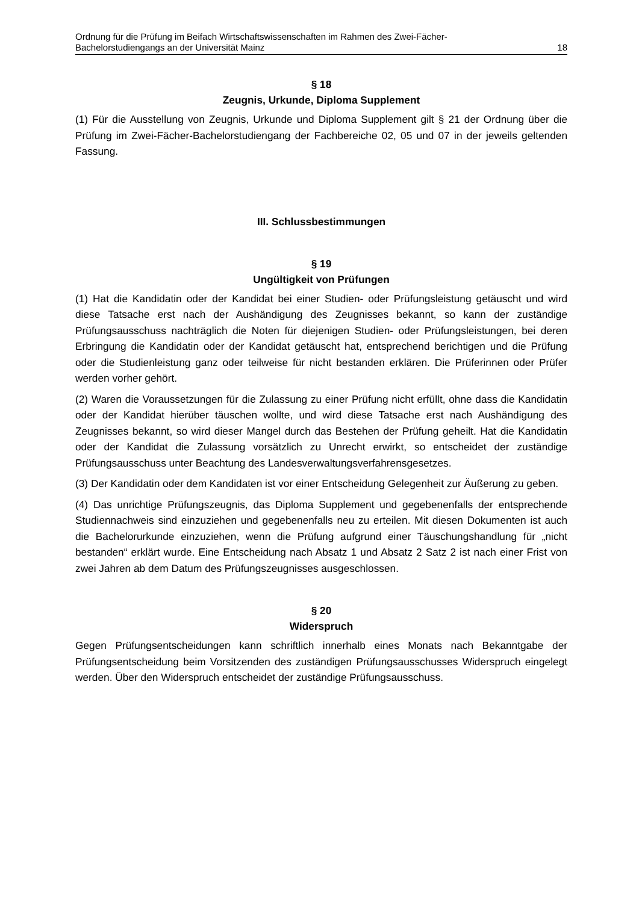Ordnung für die Prüfung im Beifach Wirtschaftswissenschaften im Rahmen des Zwei-Fächer-
Bachelorstudiengangs an der Universität Mainz 18
§ 18
Zeugnis, Urkunde, Diploma Supplement
(1) Für die Ausstellung von Zeugnis, Urkunde und Diploma Supplement gilt § 21 der Ordnung über die Prüfung im Zwei-Fächer-Bachelorstudiengang der Fachbereiche 02, 05 und 07 in der jeweils geltenden Fassung.
III. Schlussbestimmungen
§ 19
Ungültigkeit von Prüfungen
(1) Hat die Kandidatin oder der Kandidat bei einer Studien- oder Prüfungsleistung getäuscht und wird diese Tatsache erst nach der Aushändigung des Zeugnisses bekannt, so kann der zuständige Prüfungsausschuss nachträglich die Noten für diejenigen Studien- oder Prüfungsleistungen, bei deren Erbringung die Kandidatin oder der Kandidat getäuscht hat, entsprechend berichtigen und die Prüfung oder die Studienleistung ganz oder teilweise für nicht bestanden erklären. Die Prüferinnen oder Prüfer werden vorher gehört.
(2) Waren die Voraussetzungen für die Zulassung zu einer Prüfung nicht erfüllt, ohne dass die Kandidatin oder der Kandidat hierüber täuschen wollte, und wird diese Tatsache erst nach Aushändigung des Zeugnisses bekannt, so wird dieser Mangel durch das Bestehen der Prüfung geheilt. Hat die Kandidatin oder der Kandidat die Zulassung vorsätzlich zu Unrecht erwirkt, so entscheidet der zuständige Prüfungsausschuss unter Beachtung des Landesverwaltungsverfahrensgesetzes.
(3) Der Kandidatin oder dem Kandidaten ist vor einer Entscheidung Gelegenheit zur Äußerung zu geben.
(4) Das unrichtige Prüfungszeugnis, das Diploma Supplement und gegebenenfalls der entsprechende Studiennachweis sind einzuziehen und gegebenenfalls neu zu erteilen. Mit diesen Dokumenten ist auch die Bachelorurkunde einzuziehen, wenn die Prüfung aufgrund einer Täuschungshandlung für „nicht bestanden“ erklärt wurde. Eine Entscheidung nach Absatz 1 und Absatz 2 Satz 2 ist nach einer Frist von zwei Jahren ab dem Datum des Prüfungszeugnisses ausgeschlossen.
§ 20
Widerspruch
Gegen Prüfungsentscheidungen kann schriftlich innerhalb eines Monats nach Bekanntgabe der Prüfungsentscheidung beim Vorsitzenden des zuständigen Prüfungsausschusses Widerspruch eingelegt werden. Über den Widerspruch entscheidet der zuständige Prüfungsausschuss.